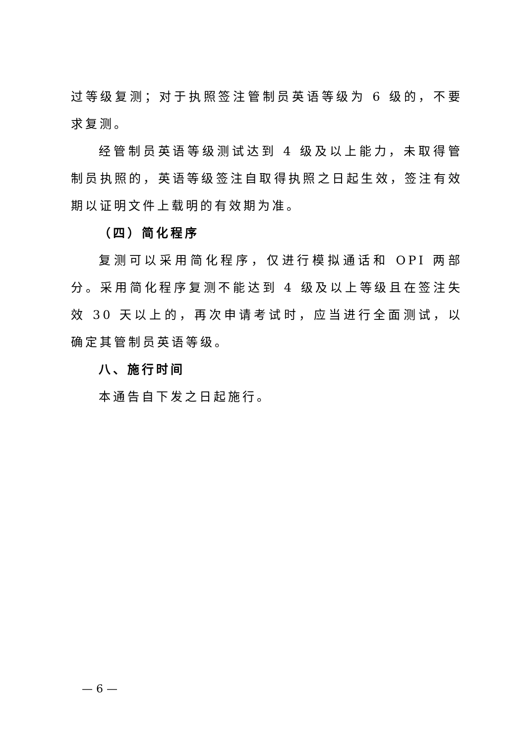过等级复测；对于执照签注管制员英语等级为 6 级的，不要求复测。
经管制员英语等级测试达到 4 级及以上能力，未取得管制员执照的，英语等级签注自取得执照之日起生效，签注有效期以证明文件上载明的有效期为准。
（四）简化程序
复测可以采用简化程序，仅进行模拟通话和 OPI 两部分。采用简化程序复测不能达到 4 级及以上等级且在签注失效 30 天以上的，再次申请考试时，应当进行全面测试，以确定其管制员英语等级。
八、施行时间
本通告自下发之日起施行。
— 6 —